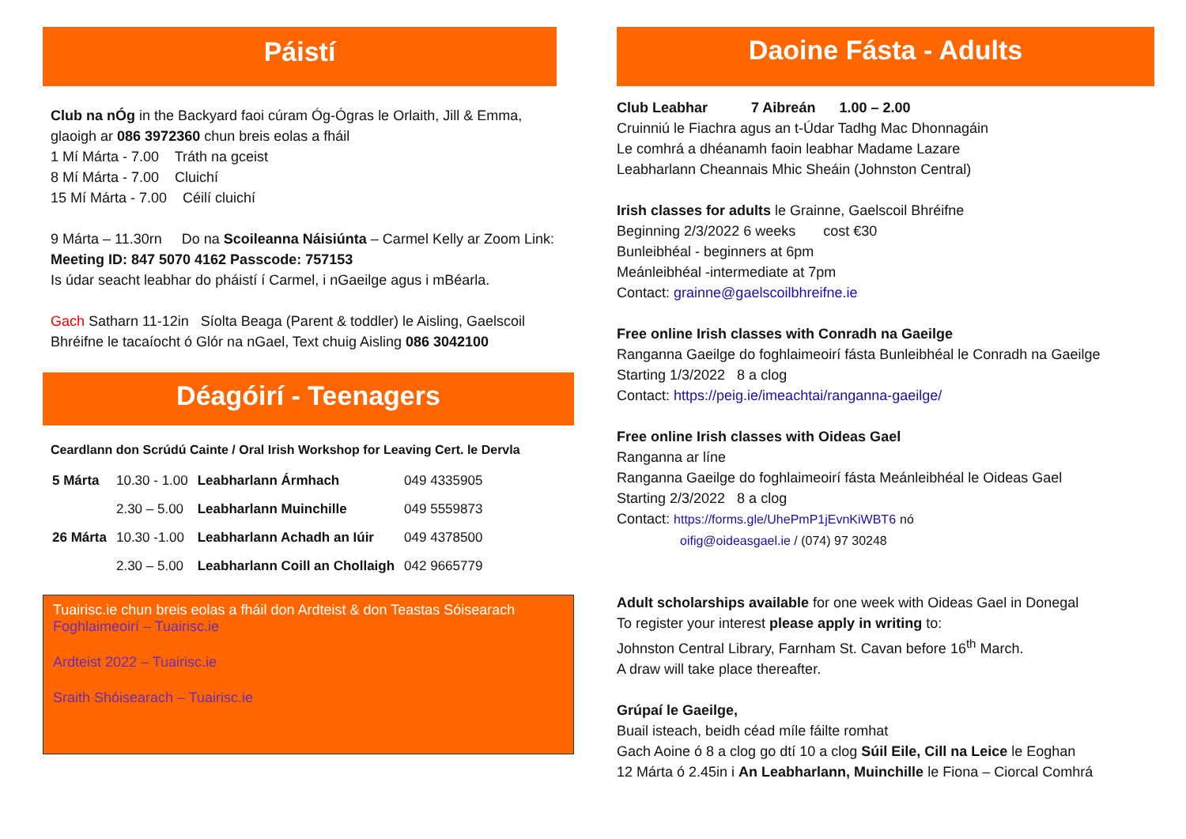Páistí
Club na nÓg in the Backyard faoi cúram Óg-Ógras le Orlaith, Jill & Emma, glaoigh ar 086 3972360 chun breis eolas a fháil
1 Mí Márta - 7.00 Tráth na gceist
8 Mí Márta - 7.00 Cluichí
15 Mí Márta - 7.00 Céilí cluichí
9 Márta – 11.30rn Do na Scoileanna Náisiúnta – Carmel Kelly ar Zoom Link: Meeting ID: 847 5070 4162 Passcode: 757153
Is údar seacht leabhar do pháistí í Carmel, i nGaeilge agus i mBéarla.
Gach Satharn 11-12in Síolta Beaga (Parent & toddler) le Aisling, Gaelscoil Bhréifne le tacaíocht ó Glór na nGael, Text chuig Aisling 086 3042100
Déagóirí - Teenagers
Ceardlann don Scrúdú Cainte / Oral Irish Workshop for Leaving Cert. le Dervla
| 5 Márta | 10.30 - 1.00 | Leabharlann Ármhach | 049 4335905 |
| | 2.30 – 5.00 | Leabharlann Muinchille | 049 5559873 |
| 26 Márta | 10.30 -1.00 | Leabharlann Achadh an Iúir | 049 4378500 |
| | 2.30 – 5.00 | Leabharlann Coill an Chollaigh | 042 9665779 |
Tuairisc.ie chun breis eolas a fháil don Ardteist & don Teastas Sóisearach
Foghlaimeoirí – Tuairisc.ie
Ardteist 2022 – Tuairisc.ie
Sraith Shóisearach – Tuairisc.ie
Daoine Fásta - Adults
Club Leabhar 7 Aibreán 1.00 – 2.00
Cruinniú le Fiachra agus an t-Údar Tadhg Mac Dhonnagáin
Le comhrá a dhéanamh faoin leabhar Madame Lazare
Leabharlann Cheannais Mhic Sheáin (Johnston Central)
Irish classes for adults le Grainne, Gaelscoil Bhréifne
Beginning 2/3/2022 6 weeks cost €30
Bunleibhéal - beginners at 6pm
Meánleibhéal -intermediate at 7pm
Contact: grainne@gaelscoilbhreifne.ie
Free online Irish classes with Conradh na Gaeilge
Ranganna Gaeilge do foghlaimeoirí fásta Bunleibhéal le Conradh na Gaeilge
Starting 1/3/2022 8 a clog
Contact: https://peig.ie/imeachtai/ranganna-gaeilge/
Free online Irish classes with Oideas Gael
Ranganna ar líne
Ranganna Gaeilge do foghlaimeoirí fásta Meánleibhéal le Oideas Gael
Starting 2/3/2022 8 a clog
Contact: https://forms.gle/UhePmP1jEvnKiWBT6 nó
oifig@oideasgael.ie / (074) 97 30248
Adult scholarships available for one week with Oideas Gael in Donegal
To register your interest please apply in writing to:
Johnston Central Library, Farnham St. Cavan before 16<sup>th</sup> March.
A draw will take place thereafter.
Grúpaí le Gaeilge,
Buail isteach, beidh céad míle fáilte romhat
Gach Aoine ó 8 a clog go dtí 10 a clog Súil Eile, Cill na Leice le Eoghan
12 Márta ó 2.45in i An Leabharlann, Muinchille le Fiona – Ciorcal Comhrá